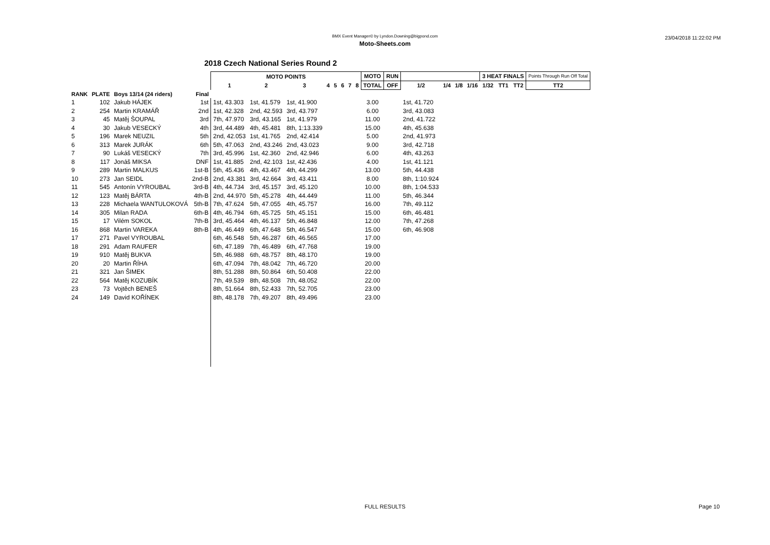BMX Event Manager© by Lyndon.Downing@bigpond.com
Moto-Sheets.com
23/04/2018 11:22:02 PM
2018 Czech National Series Round 2
| | | | | MOTO POINTS | | | | | | | | MOTO | RUN | | | | | 3 HEAT FINALS | | | Points Through Run Off Total |
| --- | --- | --- | --- | --- | --- | --- | --- | --- | --- | --- | --- | --- | --- | --- | --- | --- | --- | --- | --- | --- | --- |
| | | | | 1 | 2 | 3 | 4 | 5 | 6 | 7 | 8 | TOTAL | OFF | 1/2 | 1/4 | 1/8 | 1/16 | 1/32 | TT1 | TT2 | TT2 |
| RANK | PLATE | Boys 13/14 (24 riders) | Final | | | | | | | | | | | | | | | | | | |
| 1 | 102 | Jakub HÁJEK | 1st | 1st, 43.303 | 1st, 41.579 | 1st, 41.900 | | | | | | 3.00 | | 1st, 41.720 | | | | | | | |
| 2 | 254 | Martin KRAMÁŘ | 2nd | 1st, 42.328 | 2nd, 42.593 | 3rd, 43.797 | | | | | | 6.00 | | 3rd, 43.083 | | | | | | | |
| 3 | 45 | Matěj ŠOUPAL | 3rd | 7th, 47.970 | 3rd, 43.165 | 1st, 41.979 | | | | | | 11.00 | | 2nd, 41.722 | | | | | | | |
| 4 | 30 | Jakub VESECKÝ | 4th | 3rd, 44.489 | 4th, 45.481 | 8th, 1:13.339 | | | | | | 15.00 | | 4th, 45.638 | | | | | | | |
| 5 | 196 | Marek NEUZIL | 5th | 2nd, 42.053 | 1st, 41.765 | 2nd, 42.414 | | | | | | 5.00 | | 2nd, 41.973 | | | | | | | |
| 6 | 313 | Marek JURÁK | 6th | 5th, 47.063 | 2nd, 43.246 | 2nd, 43.023 | | | | | | 9.00 | | 3rd, 42.718 | | | | | | | |
| 7 | 90 | Lukáš VESECKÝ | 7th | 3rd, 45.996 | 1st, 42.360 | 2nd, 42.946 | | | | | | 6.00 | | 4th, 43.263 | | | | | | | |
| 8 | 117 | Jonáš MIKSA | DNF | 1st, 41.885 | 2nd, 42.103 | 1st, 42.436 | | | | | | 4.00 | | 1st, 41.121 | | | | | | | |
| 9 | 289 | Martin MALKUS | 1st-B | 5th, 45.436 | 4th, 43.467 | 4th, 44.299 | | | | | | 13.00 | | 5th, 44.438 | | | | | | | |
| 10 | 273 | Jan SEIDL | 2nd-B | 2nd, 43.381 | 3rd, 42.664 | 3rd, 43.411 | | | | | | 8.00 | | 8th, 1:10.924 | | | | | | | |
| 11 | 545 | Antonín VYROUBAL | 3rd-B | 4th, 44.734 | 3rd, 45.157 | 3rd, 45.120 | | | | | | 10.00 | | 8th, 1:04.533 | | | | | | | |
| 12 | 123 | Matěj BÁRTA | 4th-B | 2nd, 44.970 | 5th, 45.278 | 4th, 44.449 | | | | | | 11.00 | | 5th, 46.344 | | | | | | | |
| 13 | 228 | Michaela WANTULOKOVÁ | 5th-B | 7th, 47.624 | 5th, 47.055 | 4th, 45.757 | | | | | | 16.00 | | 7th, 49.112 | | | | | | | |
| 14 | 305 | Milan RADA | 6th-B | 4th, 46.794 | 6th, 45.725 | 5th, 45.151 | | | | | | 15.00 | | 6th, 46.481 | | | | | | | |
| 15 | 17 | Vilém SOKOL | 7th-B | 3rd, 45.464 | 4th, 46.137 | 5th, 46.848 | | | | | | 12.00 | | 7th, 47.268 | | | | | | | |
| 16 | 868 | Martin VAREKA | 8th-B | 4th, 46.449 | 6th, 47.648 | 5th, 46.547 | | | | | | 15.00 | | 6th, 46.908 | | | | | | | |
| 17 | 271 | Pavel VYROUBAL | | 6th, 46.548 | 5th, 46.287 | 6th, 46.565 | | | | | | 17.00 | | | | | | | | | |
| 18 | 291 | Adam RAUFER | | 6th, 47.189 | 7th, 46.489 | 6th, 47.768 | | | | | | 19.00 | | | | | | | | | |
| 19 | 910 | Matěj BUKVA | | 5th, 46.988 | 6th, 48.757 | 8th, 48.170 | | | | | | 19.00 | | | | | | | | | |
| 20 | 20 | Martin ŘÍHA | | 6th, 47.094 | 7th, 48.042 | 7th, 46.720 | | | | | | 20.00 | | | | | | | | | |
| 21 | 321 | Jan ŠIMEK | | 8th, 51.288 | 8th, 50.864 | 6th, 50.408 | | | | | | 22.00 | | | | | | | | | |
| 22 | 564 | Matěj KOZUBÍK | | 7th, 49.539 | 8th, 48.508 | 7th, 48.052 | | | | | | 22.00 | | | | | | | | | |
| 23 | 73 | Vojtěch BENEŠ | | 8th, 51.664 | 8th, 52.433 | 7th, 52.705 | | | | | | 23.00 | | | | | | | | | |
| 24 | 149 | David KOŘÍNEK | | 8th, 48.178 | 7th, 49.207 | 8th, 49.496 | | | | | | 23.00 | | | | | | | | | |
FULL RESULTS Page 10